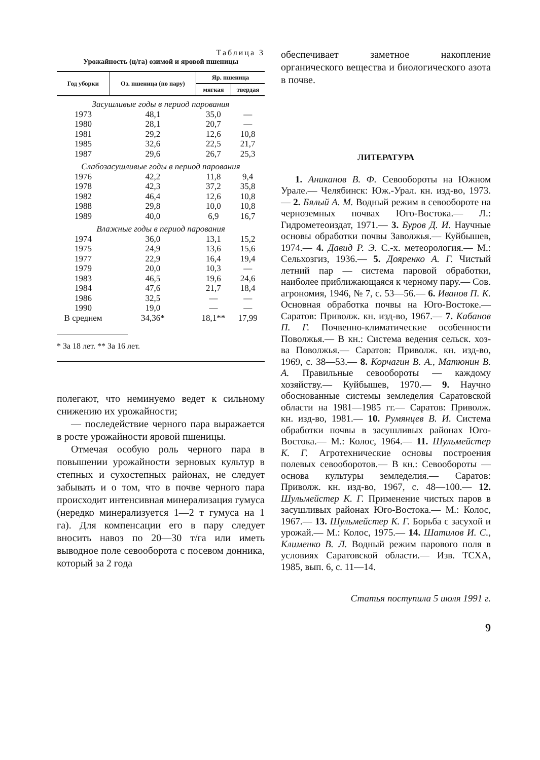Таблица 3
Урожайность (ц/га) озимой и яровой пшеницы
| Год уборки | Оз. пшеница (по пару) | Яр. пшеница | |
| --- | --- | --- | --- |
| | | мягкая | твердая |
| Засушливые годы в период парования | | | |
| 1973 | 48,1 | 35,0 | — |
| 1980 | 28,1 | 20,7 | — |
| 1981 | 29,2 | 12,6 | 10,8 |
| 1985 | 32,6 | 22,5 | 21,7 |
| 1987 | 29,6 | 26,7 | 25,3 |
| Слабозасушливые годы в период парования | | | |
| 1976 | 42,2 | 11,8 | 9,4 |
| 1978 | 42,3 | 37,2 | 35,8 |
| 1982 | 46,4 | 12,6 | 10,8 |
| 1988 | 29,8 | 10,0 | 10,8 |
| 1989 | 40,0 | 6,9 | 16,7 |
| Влажные годы в период парования | | | |
| 1974 | 36,0 | 13,1 | 15,2 |
| 1975 | 24,9 | 13,6 | 15,6 |
| 1977 | 22,9 | 16,4 | 19,4 |
| 1979 | 20,0 | 10,3 | — |
| 1983 | 46,5 | 19,6 | 24,6 |
| 1984 | 47,6 | 21,7 | 18,4 |
| 1986 | 32,5 | — | — |
| 1990 | 19,0 | — | — |
| В среднем | 34,36* | 18,1** | 17,99 |
* За 18 лет. ** За 16 лет.
полегают, что неминуемо ведет к сильному снижению их урожайности;
— последействие черного пара выражается в росте урожайности яровой пшеницы.
Отмечая особую роль черного пара в повышении урожайности зерновых культур в степных и сухостепных районах, не следует забывать и о том, что в почве черного пара происходит интенсивная минерализация гумуса (нередко минерализуется 1—2 т гумуса на 1 га). Для компенсации его в пару следует вносить навоз по 20—30 т/га или иметь выводное поле севооборота с посевом донника, который за 2 года
обеспечивает заметное накопление органического вещества и биологического азота в почве.
ЛИТЕРАТУРА
1. Аниканов В. Ф. Севообороты на Южном Урале.— Челябинск: Юж.-Урал. кн. изд-во, 1973.— 2. Бялый А. М. Водный режим в севообороте на черноземных почвах Юго-Востока.— Л.: Гидрометеоиздат, 1971.— 3. Буров Д. И. Научные основы обработки почвы Заволжья.— Куйбышев, 1974.— 4. Давид Р. Э. С.-х. метеорология.— М.: Сельхозгиз, 1936.— 5. Дояренко А. Г. Чистый летний пар — система паровой обработки, наиболее приближающаяся к черному пару.— Сов. агрономия, 1946, № 7, с. 53—56.— 6. Иванов П. К. Основная обработка почвы на Юго-Востоке.— Саратов: Приволж. кн. изд-во, 1967.— 7. Кабанов П. Г. Почвенно-климатические особенности Поволжья.— В кн.: Система ведения сельск. хоз-ва Поволжья.— Саратов: Приволж. кн. изд-во, 1969, с. 38—53.— 8. Корчагин В. А., Матюнин В. А. Правильные севообороты — каждому хозяйству.— Куйбышев, 1970.— 9. Научно обоснованные системы земледелия Саратовской области на 1981—1985 гг.— Саратов: Приволж. кн. изд-во, 1981.— 10. Румянцев В. И. Система обработки почвы в засушливых районах Юго-Востока.— М.: Колос, 1964.— 11. Шульмейстер К. Г. Агротехнические основы построения полевых севооборотов.— В кн.: Севообороты — основа культуры земледелия.— Саратов: Приволж. кн. изд-во, 1967, с. 48—100.— 12. Шульмейстер К. Г. Применение чистых паров в засушливых районах Юго-Востока.— М.: Колос, 1967.— 13. Шульмейстер К. Г. Борьба с засухой и урожай.— М.: Колос, 1975.— 14. Шатилов И. С., Клименко В. Л. Водный режим парового поля в условиях Саратовской области.— Изв. ТСХА, 1985, вып. 6, с. 11—14.
Статья поступила 5 июля 1991 г.
9